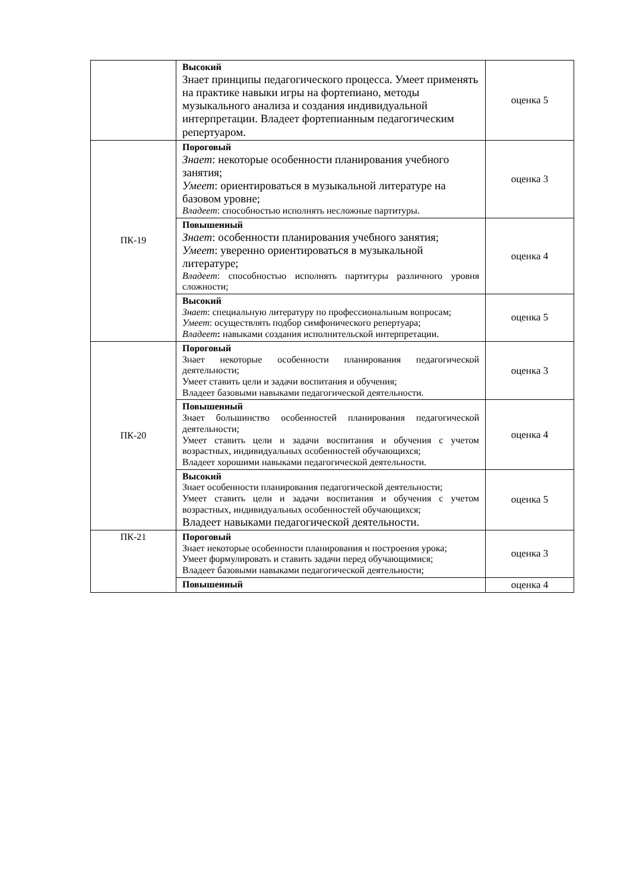| | Высокий Знает принципы педагогического процесса. Умеет применять на практике навыки игры на фортепиано, методы музыкального анализа и создания индивидуальной интерпретации. Владеет фортепианным педагогическим репертуаром. | оценка 5 |
| ПК-19 | Пороговый Знает : некоторые особенности планирования учебного занятия; Умеет : ориентироваться в музыкальной литературе на базовом уровне; Владеет : способностью исполнять несложные партитуры. | оценка 3 |
| | Повышенный Знает : особенности планирования учебного занятия; Умеет : уверенно ориентироваться в музыкальной литературе; Владеет : способностью исполнять партитуры различного уровня сложности; | оценка 4 |
| | Высокий Знает : специальную литературу по профессиональным вопросам; Умеет : осуществлять подбор симфонического репертуара; Владеет : навыками создания исполнительской интерпретации. | оценка 5 |
| ПК-20 | Пороговый Знает некоторые особенности планирования педагогической деятельности; Умеет ставить цели и задачи воспитания и обучения; Владеет базовыми навыками педагогической деятельности. | оценка 3 |
| | Повышенный Знает большинство особенностей планирования педагогической деятельности; Умеет ставить цели и задачи воспитания и обучения с учетом возрастных, индивидуальных особенностей обучающихся; Владеет хорошими навыками педагогической деятельности. | оценка 4 |
| | Высокий Знает особенности планирования педагогической деятельности; Умеет ставить цели и задачи воспитания и обучения с учетом возрастных, индивидуальных особенностей обучающихся; Владеет навыками педагогической деятельности. | оценка 5 |
| ПК-21 | Пороговый Знает некоторые особенности планирования и построения урока; Умеет формулировать и ставить задачи перед обучающимися; Владеет базовыми навыками педагогической деятельности; | оценка 3 |
| | Повышенный | оценка 4 |